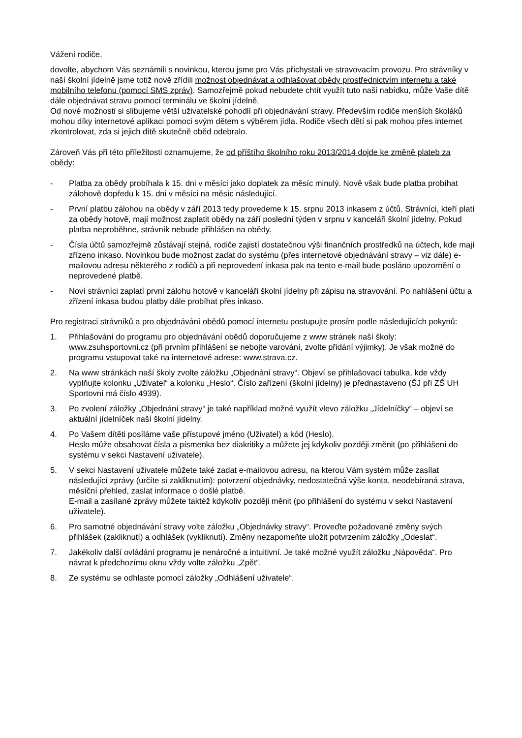Vážení rodiče,
dovolte, abychom Vás seznámili s novinkou, kterou jsme pro Vás přichystali ve stravovacím provozu. Pro strávníky v naší školní jídelně jsme totiž nově zřídili možnost objednávat a odhlašovat obědy prostřednictvím internetu a také mobilního telefonu (pomocí SMS zpráv). Samozřejmě pokud nebudete chtít využít tuto naši nabídku, může Vaše dítě dále objednávat stravu pomocí terminálu ve školní jídelně.
Od nové možnosti si slibujeme větší uživatelské pohodlí při objednávání stravy. Především rodiče menších školáků mohou díky internetové aplikaci pomoci svým dětem s výběrem jídla. Rodiče všech dětí si pak mohou přes internet zkontrolovat, zda si jejich dítě skutečně oběd odebralo.
Zároveň Vás při této příležitosti oznamujeme, že od příštího školního roku 2013/2014 dojde ke změně plateb za obědy:
- Platba za obědy probíhala k 15. dni v měsíci jako doplatek za měsíc minulý. Nově však bude platba probíhat zálohově dopředu k 15. dni v měsíci na měsíc následující.
- První platbu zálohou na obědy v září 2013 tedy provedeme k 15. srpnu 2013 inkasem z účtů. Strávníci, kteří platí za obědy hotově, mají možnost zaplatit obědy na září poslední týden v srpnu v kanceláři školní jídelny. Pokud platba neproběhne, strávník nebude přihlášen na obědy.
- Čísla účtů samozřejmě zůstávají stejná, rodiče zajistí dostatečnou výši finančních prostředků na účtech, kde mají zřízeno inkaso. Novinkou bude možnost zadat do systému (přes internetové objednávání stravy – viz dále) e-mailovou adresu některého z rodičů a při neprovedení inkasa pak na tento e-mail bude posláno upozornění o neprovedené platbě.
- Noví strávníci zaplatí první zálohu hotově v kanceláři školní jídelny při zápisu na stravování. Po nahlášení účtu a zřízení inkasa budou platby dále probíhat přes inkaso.
Pro registraci strávníků a pro objednávání obědů pomocí internetu postupujte prosím podle následujících pokynů:
1. Přihlašování do programu pro objednávání obědů doporučujeme z www stránek naší školy: www.zsuhsportovni.cz (při prvním přihlášení se nebojte varování, zvolte přidání výjimky). Je však možné do programu vstupovat také na internetové adrese: www.strava.cz.
2. Na www stránkách naší školy zvolte záložku „Objednání stravy“. Objeví se přihlašovací tabulka, kde vždy vyplňujte kolonku „Uživatel“ a kolonku „Heslo“. Číslo zařízení (školní jídelny) je přednastaveno (ŠJ při ZŠ UH Sportovní má číslo 4939).
3. Po zvolení záložky „Objednání stravy“ je také například možné využít vlevo záložku „Jídelníčky“ – objeví se aktuální jídelníček naší školní jídelny.
4. Po Vašem dítěti posíláme vaše přístupové jméno (Uživatel) a kód (Heslo).
Heslo může obsahovat čísla a písmenka bez diakritiky a můžete jej kdykoliv později změnit (po přihlášení do systému v sekci Nastavení uživatele).
5. V sekci Nastavení uživatele můžete také zadat e-mailovou adresu, na kterou Vám systém může zasílat následující zprávy (určíte si zakliknutím): potvrzení objednávky, nedostatečná výše konta, neodebíraná strava, měsíční přehled, zaslat informace o došlé platbě.
E-mail a zasílané zprávy můžete taktéž kdykoliv později měnit (po přihlášení do systému v sekci Nastavení uživatele).
6. Pro samotné objednávání stravy volte záložku „Objednávky stravy“. Proveďte požadované změny svých přihlášek (zakliknutí) a odhlášek (vykliknutí). Změny nezapomeňte uložit potvrzením záložky „Odeslat“.
7. Jakékoliv další ovládání programu je nenáročné a intuitivní. Je také možné využít záložku „Nápověda“. Pro návrat k předchozímu oknu vždy volte záložku „Zpět“.
8. Ze systému se odhlaste pomocí záložky „Odhlášení uživatele“.